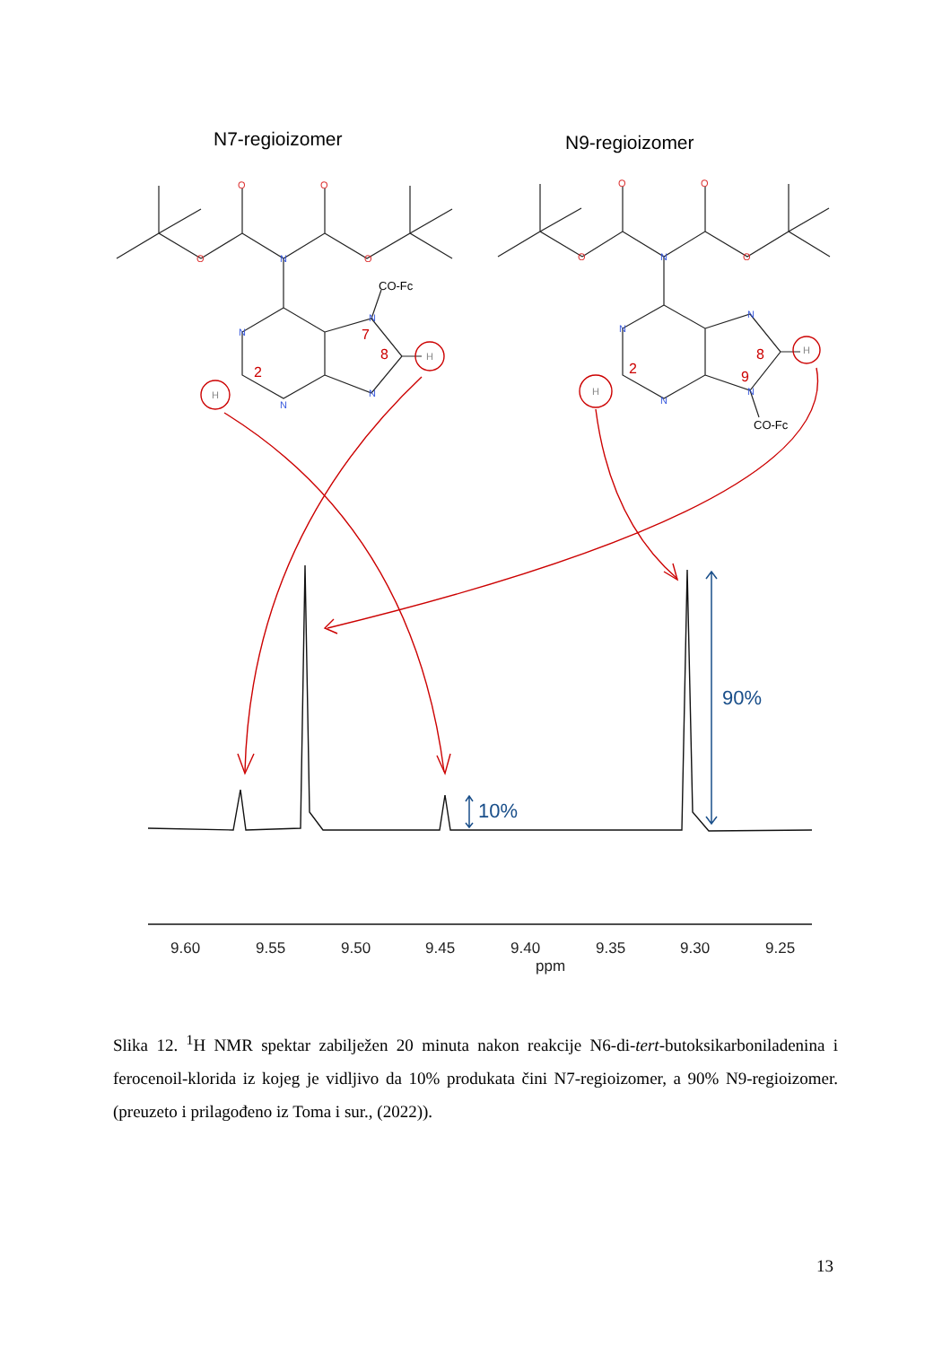N7-regioizomer
N9-regioizomer
N
N
N
N
N
N
N
N
N
N
O
O
O
O
O
O
O
O
CO-Fc
CO-Fc
2
7
8
2
8
9
H
H
H
H
90%
10%
9.60
9.55
9.50
9.45
9.40
9.35
9.30
9.25
ppm
Slika 12. <sup>1</sup>H NMR spektar zabilježen 20 minuta nakon reakcije N6-di-tert-butoksikarboniladenina i ferocenoil-klorida iz kojeg je vidljivo da 10% produkata čini N7-regioizomer, a 90% N9-regioizomer. (preuzeto i prilagođeno iz Toma i sur., (2022)).
13